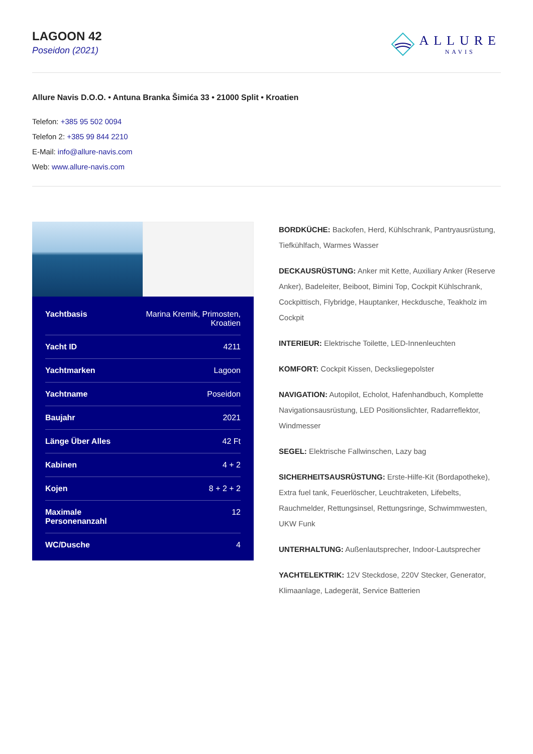LAGOON 42
Poseidon (2021)
ALLURE
NAVIS
Allure Navis D.O.O. • Antuna Branka Šimića 33 • 21000 Split • Kroatien
Telefon: +385 95 502 0094
Telefon 2: +385 99 844 2210
E-Mail: info@allure-navis.com
Web: www.allure-navis.com
| Yachtbasis | Marina Kremik, Primosten, Kroatien |
| Yacht ID | 4211 |
| Yachtmarken | Lagoon |
| Yachtname | Poseidon |
| Baujahr | 2021 |
| Länge Über Alles | 42 Ft |
| Kabinen | 4 + 2 |
| Kojen | 8 + 2 + 2 |
| Maximale Personenanzahl | 12 |
| WC/Dusche | 4 |
BORDKÜCHE: Backofen, Herd, Kühlschrank, Pantryausrüstung, Tiefkühlfach, Warmes Wasser
DECKAUSRÜSTUNG: Anker mit Kette, Auxiliary Anker (Reserve Anker), Badeleiter, Beiboot, Bimini Top, Cockpit Kühlschrank, Cockpittisch, Flybridge, Hauptanker, Heckdusche, Teakholz im Cockpit
INTERIEUR: Elektrische Toilette, LED-Innenleuchten
KOMFORT: Cockpit Kissen, Decksliegepolster
NAVIGATION: Autopilot, Echolot, Hafenhandbuch, Komplette Navigationsausrüstung, LED Positionslichter, Radarreflektor, Windmesser
SEGEL: Elektrische Fallwinschen, Lazy bag
SICHERHEITSAUSRÜSTUNG: Erste-Hilfe-Kit (Bordapotheke), Extra fuel tank, Feuerlöscher, Leuchtraketen, Lifebelts, Rauchmelder, Rettungsinsel, Rettungsringe, Schwimmwesten, UKW Funk
UNTERHALTUNG: Außenlautsprecher, Indoor-Lautsprecher
YACHTELEKTRIK: 12V Steckdose, 220V Stecker, Generator, Klimaanlage, Ladegerät, Service Batterien